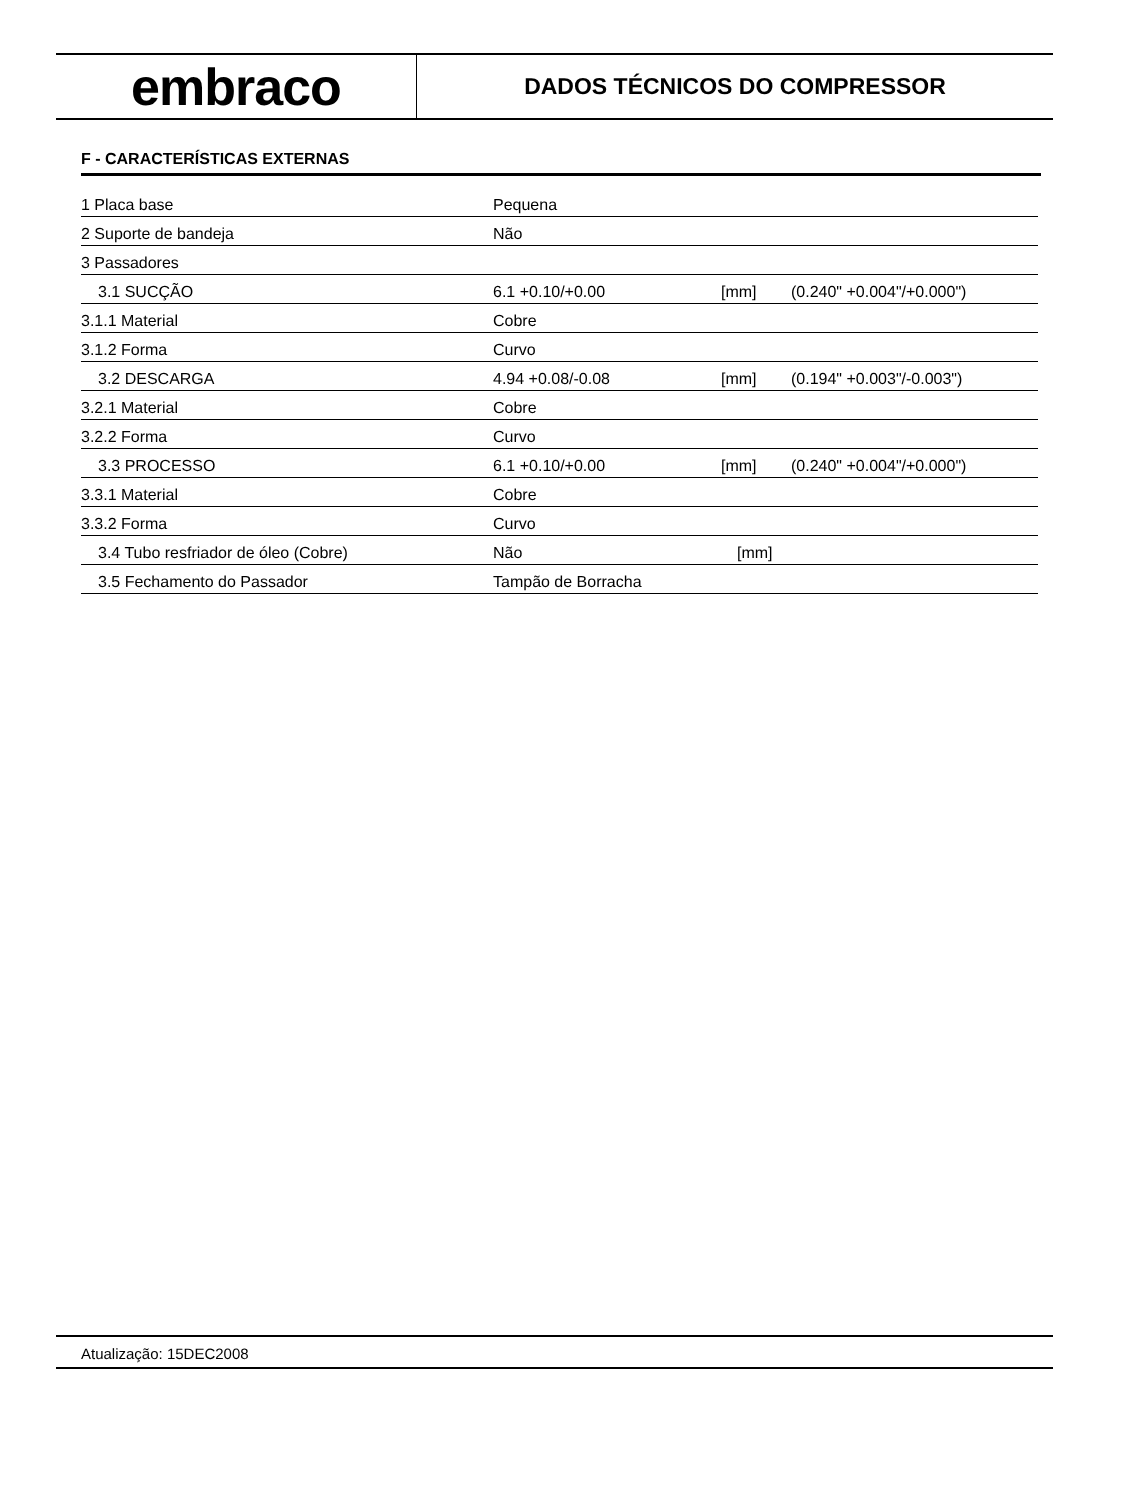embraco
DADOS TÉCNICOS DO COMPRESSOR
F - CARACTERÍSTICAS EXTERNAS
| 1 Placa base | Pequena | | |
| 2 Suporte de bandeja | Não | | |
| 3 Passadores | | | |
| 3.1 SUCÇÃO | 6.1 +0.10/+0.00 | [mm] | (0.240" +0.004"/+0.000") |
| 3.1.1 Material | Cobre | | |
| 3.1.2 Forma | Curvo | | |
| 3.2 DESCARGA | 4.94 +0.08/-0.08 | [mm] | (0.194" +0.003"/-0.003") |
| 3.2.1 Material | Cobre | | |
| 3.2.2 Forma | Curvo | | |
| 3.3 PROCESSO | 6.1 +0.10/+0.00 | [mm] | (0.240" +0.004"/+0.000") |
| 3.3.1 Material | Cobre | | |
| 3.3.2 Forma | Curvo | | |
| 3.4 Tubo resfriador de óleo (Cobre) | Não | [mm] | |
| 3.5 Fechamento do Passador | Tampão de Borracha | | |
Atualização: 15DEC2008